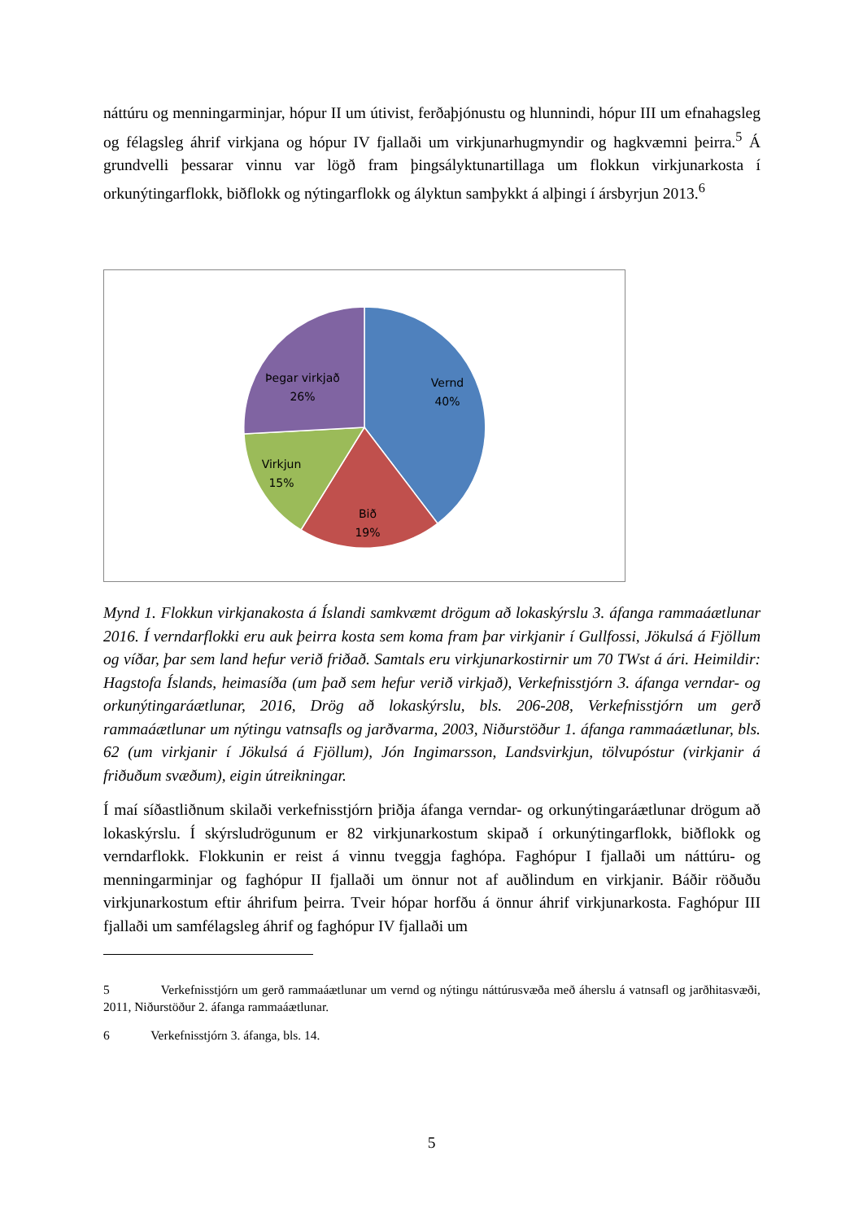náttúru og menningarminjar, hópur II um útivist, ferðaþjónustu og hlunnindi, hópur III um efnahagsleg og félagsleg áhrif virkjana og hópur IV fjallaði um virkjunarhugmyndir og hagkvæmni þeirra.<sup>5</sup> Á grundvelli þessarar vinnu var lögð fram þingsályktunartillaga um flokkun virkjunarkosta í orkunýtingarflokk, biðflokk og nýtingarflokk og ályktun samþykkt á alþingi í ársbyrjun 2013.<sup>6</sup>
Vernd
40%
Bið
19%
Virkjun
15%
Þegar virkjað
26%
Mynd 1. Flokkun virkjanakosta á Íslandi samkvæmt drögum að lokaskýrslu 3. áfanga rammaáætlunar 2016. Í verndarflokki eru auk þeirra kosta sem koma fram þar virkjanir í Gullfossi, Jökulsá á Fjöllum og víðar, þar sem land hefur verið friðað. Samtals eru virkjunarkostirnir um 70 TWst á ári. Heimildir: Hagstofa Íslands, heimasíða (um það sem hefur verið virkjað), Verkefnisstjórn 3. áfanga verndar- og orkunýtingaráætlunar, 2016, Drög að lokaskýrslu, bls. 206-208, Verkefnisstjórn um gerð rammaáætlunar um nýtingu vatnsafls og jarðvarma, 2003, Niðurstöður 1. áfanga rammaáætlunar, bls. 62 (um virkjanir í Jökulsá á Fjöllum), Jón Ingimarsson, Landsvirkjun, tölvupóstur (virkjanir á friðuðum svæðum), eigin útreikningar.
Í maí síðastliðnum skilaði verkefnisstjórn þriðja áfanga verndar- og orkunýtingaráætlunar drögum að lokaskýrslu. Í skýrsludrögunum er 82 virkjunarkostum skipað í orkunýtingarflokk, biðflokk og verndarflokk. Flokkunin er reist á vinnu tveggja faghópa. Faghópur I fjallaði um náttúru- og menningarminjar og faghópur II fjallaði um önnur not af auðlindum en virkjanir. Báðir röðuðu virkjunarkostum eftir áhrifum þeirra. Tveir hópar horfðu á önnur áhrif virkjunarkosta. Faghópur III fjallaði um samfélagsleg áhrif og faghópur IV fjallaði um
5 Verkefnisstjórn um gerð rammaáætlunar um vernd og nýtingu náttúrusvæða með áherslu á vatnsafl og jarðhitasvæði, 2011, Niðurstöður 2. áfanga rammaáætlunar.
6 Verkefnisstjórn 3. áfanga, bls. 14.
5